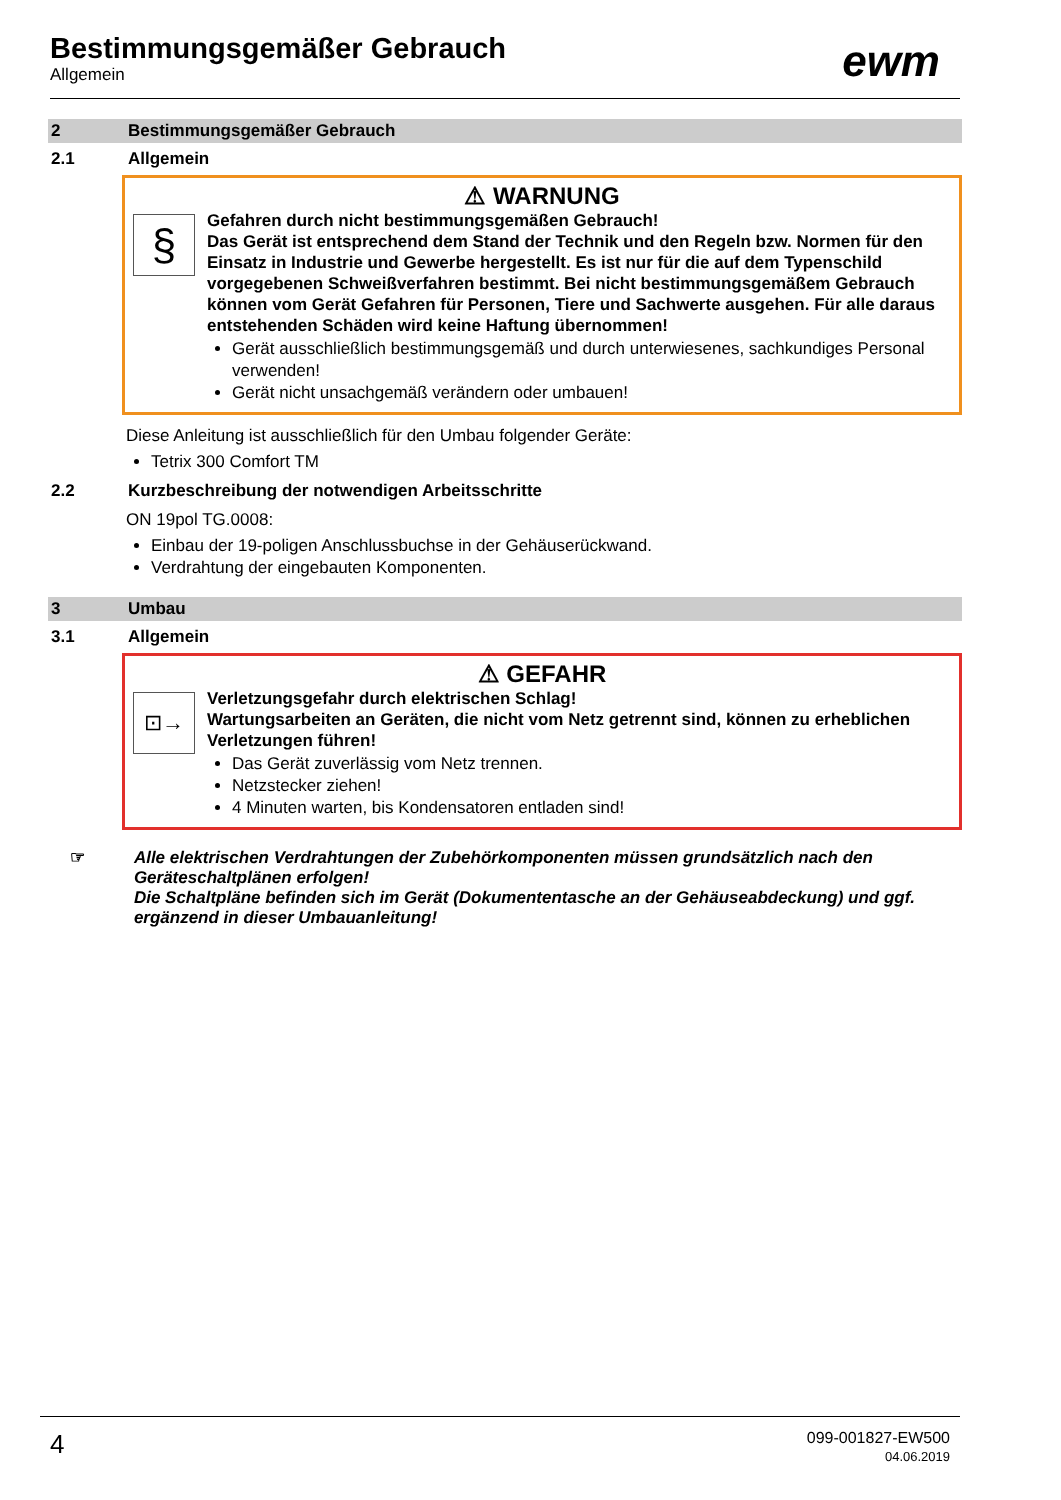Bestimmungsgemäßer Gebrauch
Allgemein
ewm
2 Bestimmungsgemäßer Gebrauch
2.1 Allgemein
⚠ WARNUNG
§
Gefahren durch nicht bestimmungsgemäßen Gebrauch!
Das Gerät ist entsprechend dem Stand der Technik und den Regeln bzw. Normen für den Einsatz in Industrie und Gewerbe hergestellt. Es ist nur für die auf dem Typenschild vorgegebenen Schweißverfahren bestimmt. Bei nicht bestimmungsgemäßem Gebrauch können vom Gerät Gefahren für Personen, Tiere und Sachwerte ausgehen. Für alle daraus entstehenden Schäden wird keine Haftung übernommen!
Gerät ausschließlich bestimmungsgemäß und durch unterwiesenes, sachkundiges Personal verwenden!
Gerät nicht unsachgemäß verändern oder umbauen!
Diese Anleitung ist ausschließlich für den Umbau folgender Geräte:
Tetrix 300 Comfort TM
2.2 Kurzbeschreibung der notwendigen Arbeitsschritte
ON 19pol TG.0008:
Einbau der 19-poligen Anschlussbuchse in der Gehäuserückwand.
Verdrahtung der eingebauten Komponenten.
3 Umbau
3.1 Allgemein
⚠ GEFAHR
⊡→
Verletzungsgefahr durch elektrischen Schlag!
Wartungsarbeiten an Geräten, die nicht vom Netz getrennt sind, können zu erheblichen Verletzungen führen!
Das Gerät zuverlässig vom Netz trennen.
Netzstecker ziehen!
4 Minuten warten, bis Kondensatoren entladen sind!
☞ Alle elektrischen Verdrahtungen der Zubehörkomponenten müssen grundsätzlich nach den Geräteschaltplänen erfolgen!
Die Schaltpläne befinden sich im Gerät (Dokumententasche an der Gehäuseabdeckung) und ggf. ergänzend in dieser Umbauanleitung!
4
099-001827-EW500
04.06.2019